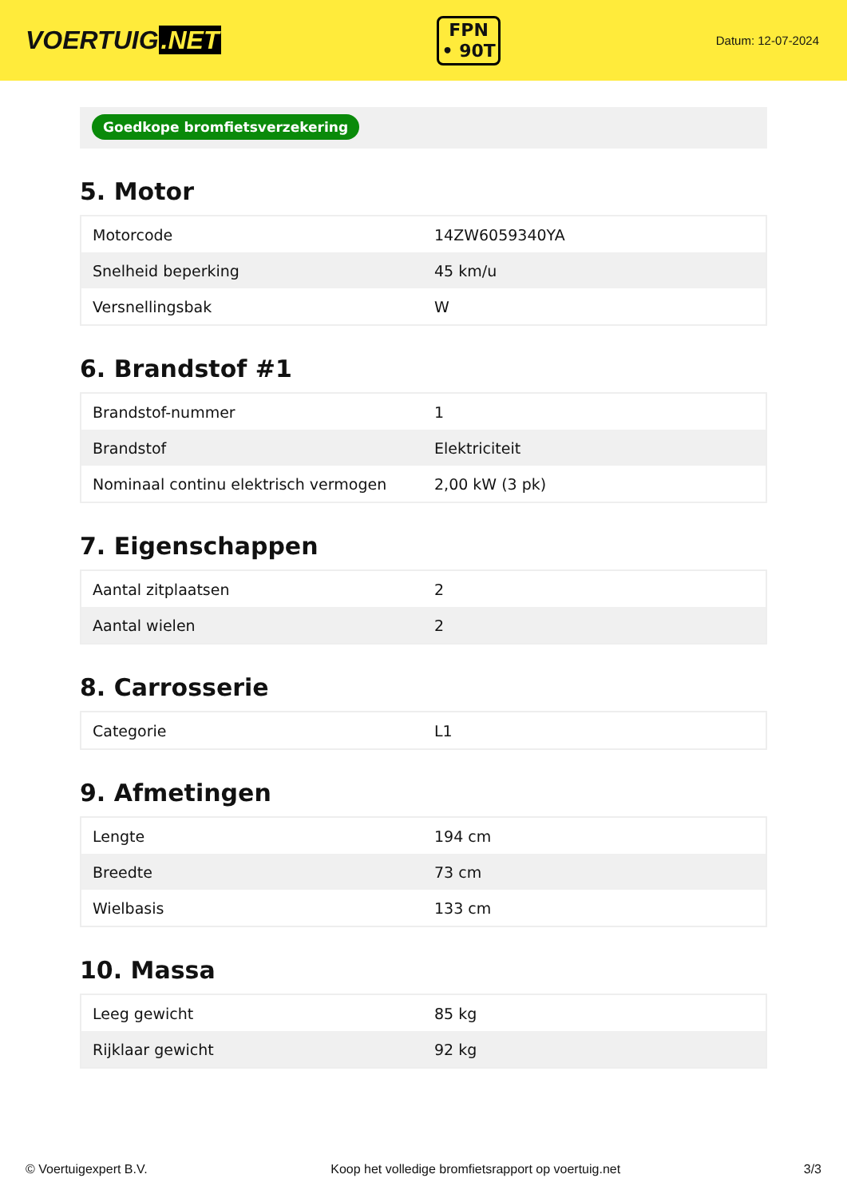VOERTUIG.NET
FPN
• 90T
Datum: 12-07-2024
Goedkope bromfietsverzekering
5. Motor
| Motorcode | 14ZW6059340YA |
| Snelheid beperking | 45 km/u |
| Versnellingsbak | W |
6. Brandstof #1
| Brandstof-nummer | 1 |
| Brandstof | Elektriciteit |
| Nominaal continu elektrisch vermogen | 2,00 kW (3 pk) |
7. Eigenschappen
| Aantal zitplaatsen | 2 |
| Aantal wielen | 2 |
8. Carrosserie
| Categorie | L1 |
9. Afmetingen
| Lengte | 194 cm |
| Breedte | 73 cm |
| Wielbasis | 133 cm |
10. Massa
| Leeg gewicht | 85 kg |
| Rijklaar gewicht | 92 kg |
© Voertuigexpert B.V. Koop het volledige bromfietsrapport op voertuig.net 3/3